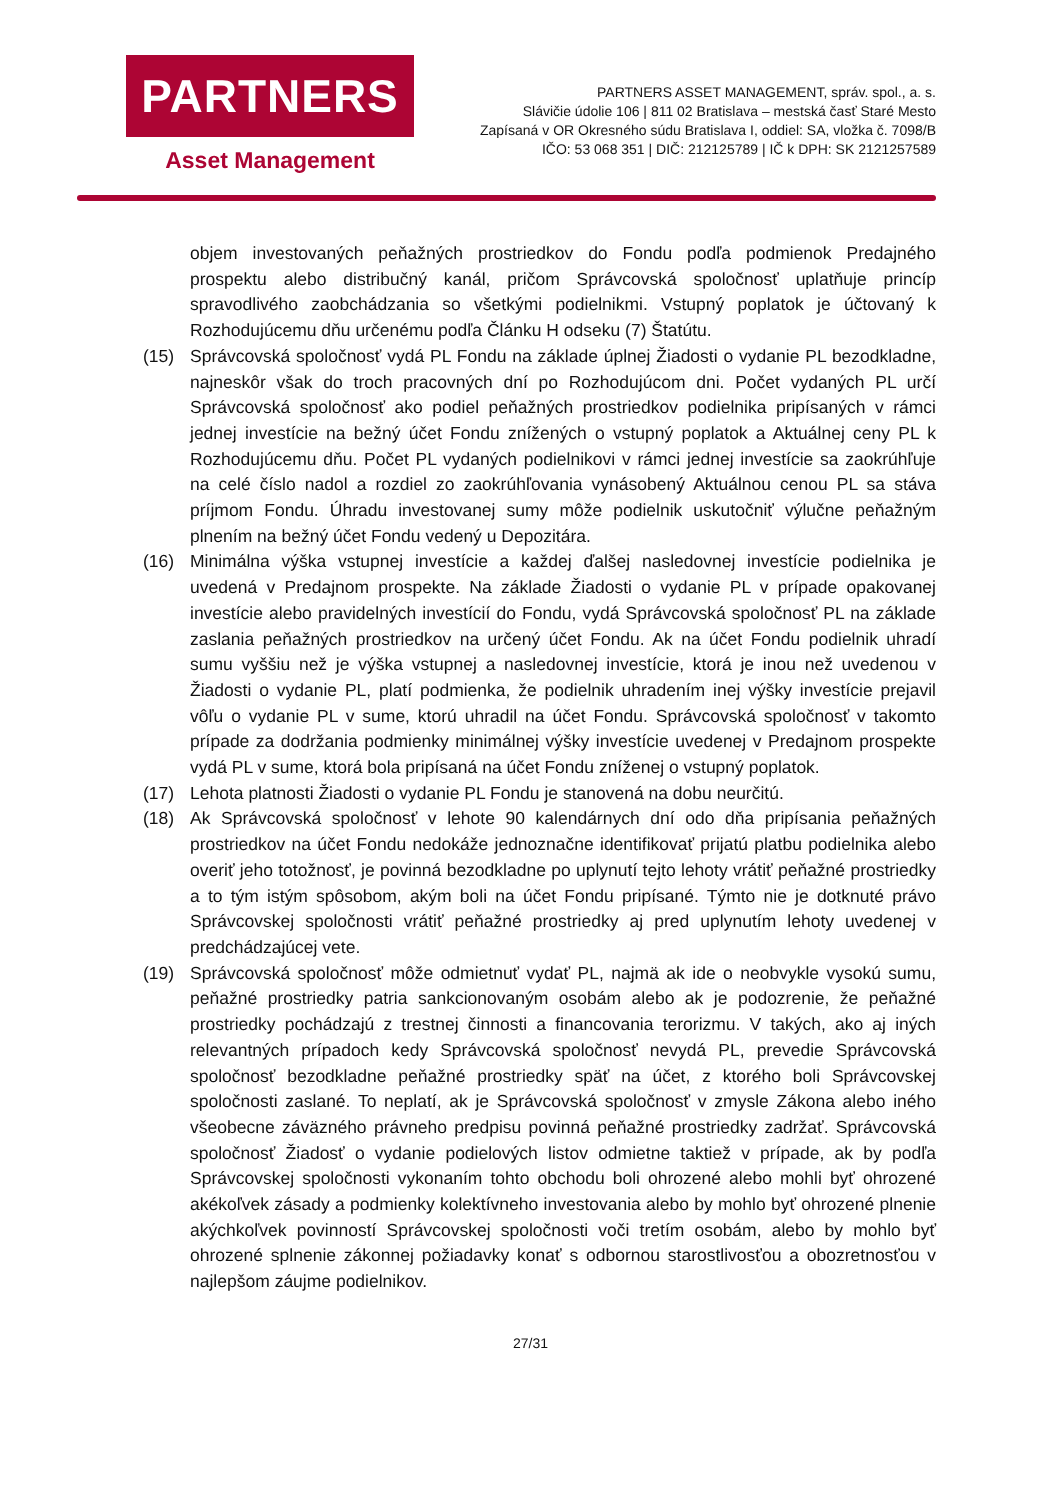PARTNERS
Asset Management
PARTNERS ASSET MANAGEMENT, správ. spol., a. s.
Slávičie údolie 106 | 811 02 Bratislava – mestská časť Staré Mesto
Zapísaná v OR Okresného súdu Bratislava I, oddiel: SA, vložka č. 7098/B
IČO: 53 068 351 | DIČ: 212125789 | IČ k DPH: SK 2121257589
objem investovaných peňažných prostriedkov do Fondu podľa podmienok Predajného prospektu alebo distribučný kanál, pričom Správcovská spoločnosť uplatňuje princíp spravodlivého zaobchádzania so všetkými podielnikmi. Vstupný poplatok je účtovaný k Rozhodujúcemu dňu určenému podľa Článku H odseku (7) Štatútu.
(15) Správcovská spoločnosť vydá PL Fondu na základe úplnej Žiadosti o vydanie PL bezodkladne, najneskôr však do troch pracovných dní po Rozhodujúcom dni. Počet vydaných PL určí Správcovská spoločnosť ako podiel peňažných prostriedkov podielnika pripísaných v rámci jednej investície na bežný účet Fondu znížených o vstupný poplatok a Aktuálnej ceny PL k Rozhodujúcemu dňu. Počet PL vydaných podielnikovi v rámci jednej investície sa zaokrúhľuje na celé číslo nadol a rozdiel zo zaokrúhľovania vynásobený Aktuálnou cenou PL sa stáva príjmom Fondu. Úhradu investovanej sumy môže podielnik uskutočniť výlučne peňažným plnením na bežný účet Fondu vedený u Depozitára.
(16) Minimálna výška vstupnej investície a každej ďalšej nasledovnej investície podielnika je uvedená v Predajnom prospekte. Na základe Žiadosti o vydanie PL v prípade opakovanej investície alebo pravidelných investícií do Fondu, vydá Správcovská spoločnosť PL na základe zaslania peňažných prostriedkov na určený účet Fondu. Ak na účet Fondu podielnik uhradí sumu vyššiu než je výška vstupnej a nasledovnej investície, ktorá je inou než uvedenou v Žiadosti o vydanie PL, platí podmienka, že podielnik uhradením inej výšky investície prejavil vôľu o vydanie PL v sume, ktorú uhradil na účet Fondu. Správcovská spoločnosť v takomto prípade za dodržania podmienky minimálnej výšky investície uvedenej v Predajnom prospekte vydá PL v sume, ktorá bola pripísaná na účet Fondu zníženej o vstupný poplatok.
(17) Lehota platnosti Žiadosti o vydanie PL Fondu je stanovená na dobu neurčitú.
(18) Ak Správcovská spoločnosť v lehote 90 kalendárnych dní odo dňa pripísania peňažných prostriedkov na účet Fondu nedokáže jednoznačne identifikovať prijatú platbu podielnika alebo overiť jeho totožnosť, je povinná bezodkladne po uplynutí tejto lehoty vrátiť peňažné prostriedky a to tým istým spôsobom, akým boli na účet Fondu pripísané. Týmto nie je dotknuté právo Správcovskej spoločnosti vrátiť peňažné prostriedky aj pred uplynutím lehoty uvedenej v predchádzajúcej vete.
(19) Správcovská spoločnosť môže odmietnuť vydať PL, najmä ak ide o neobvykle vysokú sumu, peňažné prostriedky patria sankcionovaným osobám alebo ak je podozrenie, že peňažné prostriedky pochádzajú z trestnej činnosti a financovania terorizmu. V takých, ako aj iných relevantných prípadoch kedy Správcovská spoločnosť nevydá PL, prevedie Správcovská spoločnosť bezodkladne peňažné prostriedky späť na účet, z ktorého boli Správcovskej spoločnosti zaslané. To neplatí, ak je Správcovská spoločnosť v zmysle Zákona alebo iného všeobecne záväzného právneho predpisu povinná peňažné prostriedky zadržať. Správcovská spoločnosť Žiadosť o vydanie podielových listov odmietne taktiež v prípade, ak by podľa Správcovskej spoločnosti vykonaním tohto obchodu boli ohrozené alebo mohli byť ohrozené akékoľvek zásady a podmienky kolektívneho investovania alebo by mohlo byť ohrozené plnenie akýchkoľvek povinností Správcovskej spoločnosti voči tretím osobám, alebo by mohlo byť ohrozené splnenie zákonnej požiadavky konať s odbornou starostlivosťou a obozretnosťou v najlepšom záujme podielnikov.
27/31